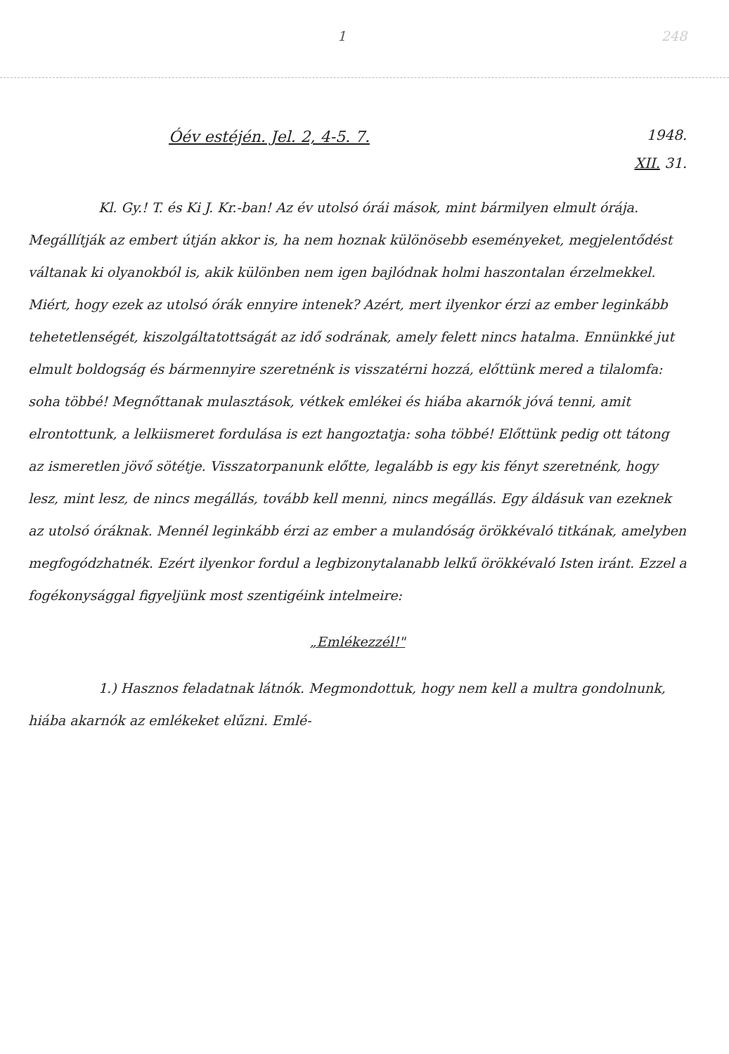1 248
Óév estéjén. Jel. 2, 4-5. 7.
1948.
XII. 31.
Kl. Gy.! T. és Ki J. Kr.-ban! Az év utolsó órái mások, mint bármilyen elmult órája. Megállítják az embert útján akkor is, ha nem hoznak különösebb eseményeket, megjelentődést váltanak ki olyanokból is, akik különben nem igen bajlódnak holmi haszontalan érzelmekkel. Miért, hogy ezek az utolsó órák ennyire intenek? Azért, mert ilyenkor érzi az ember leginkább tehetetlenségét, kiszolgáltatottságát az idő sodrának, amely felett nincs hatalma. Ennünkké jut elmult boldogság és bármennyire szeretnénk is visszatérni hozzá, előttünk mered a tilalomfa: soha többé! Megnőttanak mulasztások, vétkek emlékei és hiába akarnók jóvá tenni, amit elrontottunk, a lelkiismeret fordulása is ezt hangoztatja: soha többé! Előttünk pedig ott tátong az ismeretlen jövő sötétje. Visszatorpanunk előtte, legalább is egy kis fényt szeretnénk, hogy lesz, mint lesz, de nincs megállás, tovább kell menni, nincs megállás. Egy áldásuk van ezeknek az utolsó óráknak. Mennél leginkább érzi az ember a mulandóság örökkévaló titkának, amelyben megfogódzhatnék. Ezért ilyenkor fordul a legbizonytalanabb lelkű örökkévaló Isten iránt. Ezzel a fogékonysággal figyeljünk most szentigéink intelmeire:
„Emlékezzél!"
1.) Hasznos feladatnak látnók. Megmondottuk, hogy nem kell a multra gondolnunk, hiába akarnók az emlékeket elűzni. Emlé-